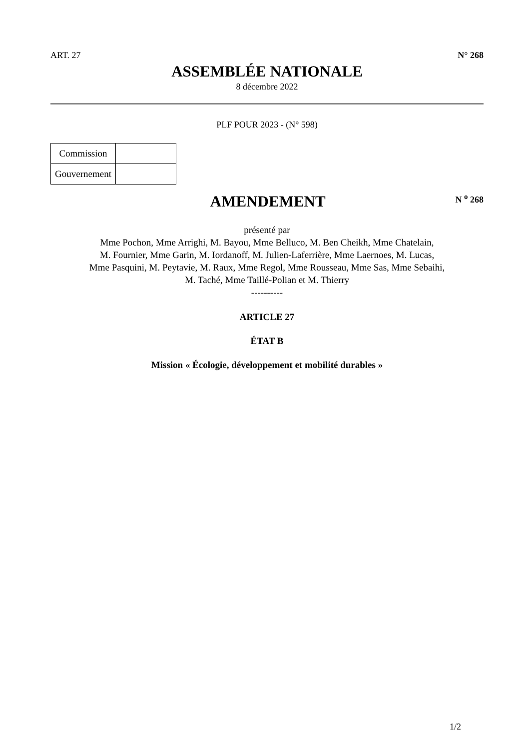ART. 27 N° 268
ASSEMBLÉE NATIONALE
8 décembre 2022
PLF POUR 2023 - (N° 598)
| Commission | |
| Gouvernement | |
AMENDEMENT
N <sup>o</sup> 268
présenté par
Mme Pochon, Mme Arrighi, M. Bayou, Mme Belluco, M. Ben Cheikh, Mme Chatelain,
M. Fournier, Mme Garin, M. Iordanoff, M. Julien-Laferrière, Mme Laernoes, M. Lucas,
Mme Pasquini, M. Peytavie, M. Raux, Mme Regol, Mme Rousseau, Mme Sas, Mme Sebaihi,
M. Taché, Mme Taillé-Polian et M. Thierry
----------
ARTICLE 27
ÉTAT B
Mission « Écologie, développement et mobilité durables »
1/2